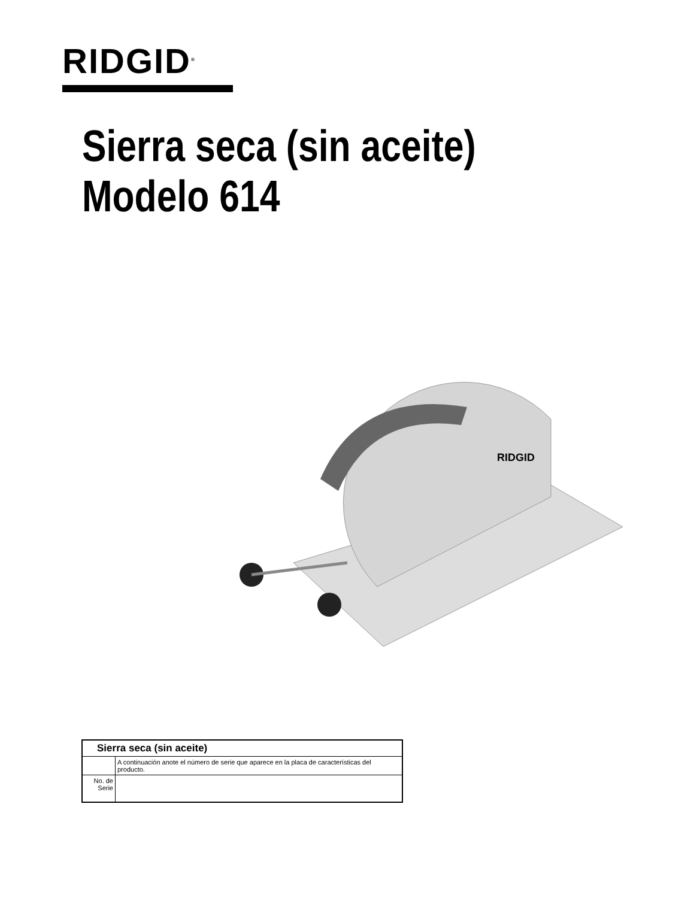RIDGID<sup>®</sup>
Sierra seca (sin aceite)
Modelo 614
RIDGID
| Sierra seca (sin aceite) | |
| | A continuación anote el número de serie que aparece en la placa de características del producto. |
| No. de Serie | |